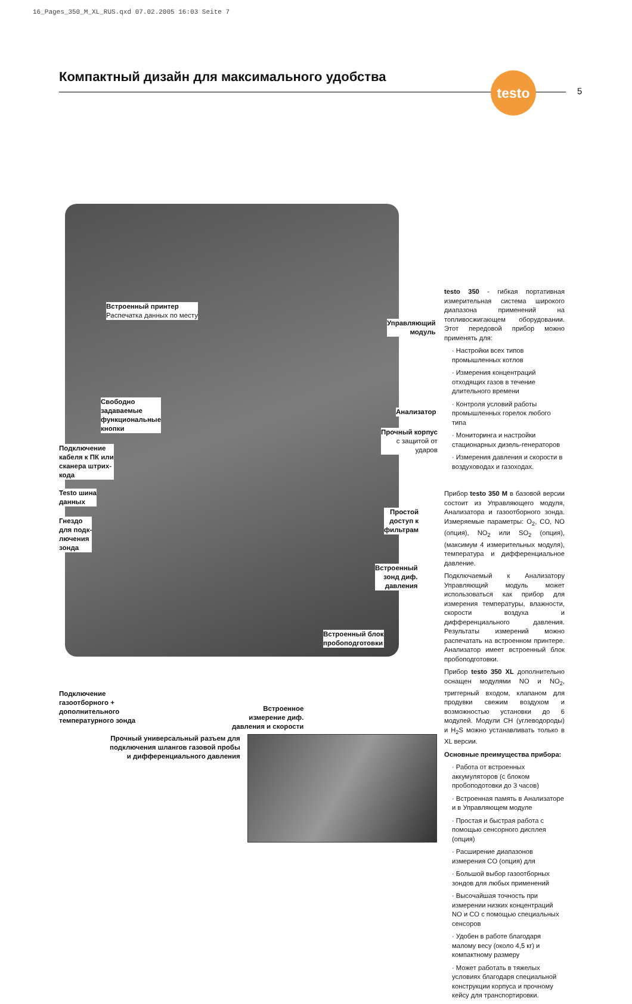16_Pages_350_M_XL_RUS.qxd 07.02.2005 16:03 Seite 7
Компактный дизайн для максимального удобства
testo
5
Встроенный принтер
Распечатка данных по месту
Свободно
задаваемые
функциональные
кнопки
Подключение
кабеля к ПК или
сканера штрих-
кода
Testo шина
данных
Гнездо
для подк-
лючения
зонда
Управляющий
модуль
Анализатор
Прочный корпус
с защитой от
ударов
Простой
доступ к
фильтрам
Встроенный
зонд диф.
давления
Встроенный блок
пробоподготовки
Подключение
газоотборного +
дополнительного
температурного зонда
Встроенное
измерение диф.
давления и скорости
Прочный универсальный разъем для
подключения шлангов газовой пробы
и дифференциального давления
testo 350 - гибкая портативная измерительная система широкого диапазона применений на топливосжигающем оборудовании. Этот передовой прибор можно применять для:
· Настройки всех типов промышленных котлов
· Измерения концентраций отходящих газов в течение длительного времени
· Контроля условий работы промышленных горелок любого типа
· Мониторинга и настройки стационарных дизель-генераторов
· Измерения давления и скорости в воздуховодах и газоходах.
Прибор testo 350 M в базовой версии состоит из Управляющего модуля, Анализатора и газоотборного зонда. Измеряемые параметры: O<sub>2</sub>, CO, NO (опция), NO<sub>2</sub> или SO<sub>2</sub> (опция), (максимум 4 измерительных модуля), температура и дифференциальное давление.
Подключаемый к Анализатору Управляющий модуль может использоваться как прибор для измерения температуры, влажности, скорости воздуха и дифференциального давления. Результаты измерений можно распечатать на встроенном принтере. Анализатор имеет встроенный блок пробоподготовки.
Прибор testo 350 XL дополнительно оснащен модулями NO и NO<sub>2</sub>, триггерный входом, клапаном для продувки свежим воздухом и возможностью установки до 6 модулей. Модули CH (углеводороды) и H<sub>2</sub>S можно устанавливать только в XL версии.
Основные преимущества прибора:
· Работа от встроенных аккумуляторов (с блоком пробоподотовки до 3 часов)
· Встроенная память в Анализаторе и в Управляющем модуле
· Простая и быстрая работа с помощью сенсорного дисплея (опция)
· Расширение диапазонов измерения CO (опция) для
· Большой выбор газоотборных зондов для любых применений
· Высочайшая точность при измерении низких концентраций NO и CO с помощью специальных сенсоров
· Удобен в работе благодаря малому весу (около 4,5 кг) и компактному размеру
· Может работать в тяжелых условиях благодаря специальной конструкции корпуса и прочному кейсу для транспортировки.